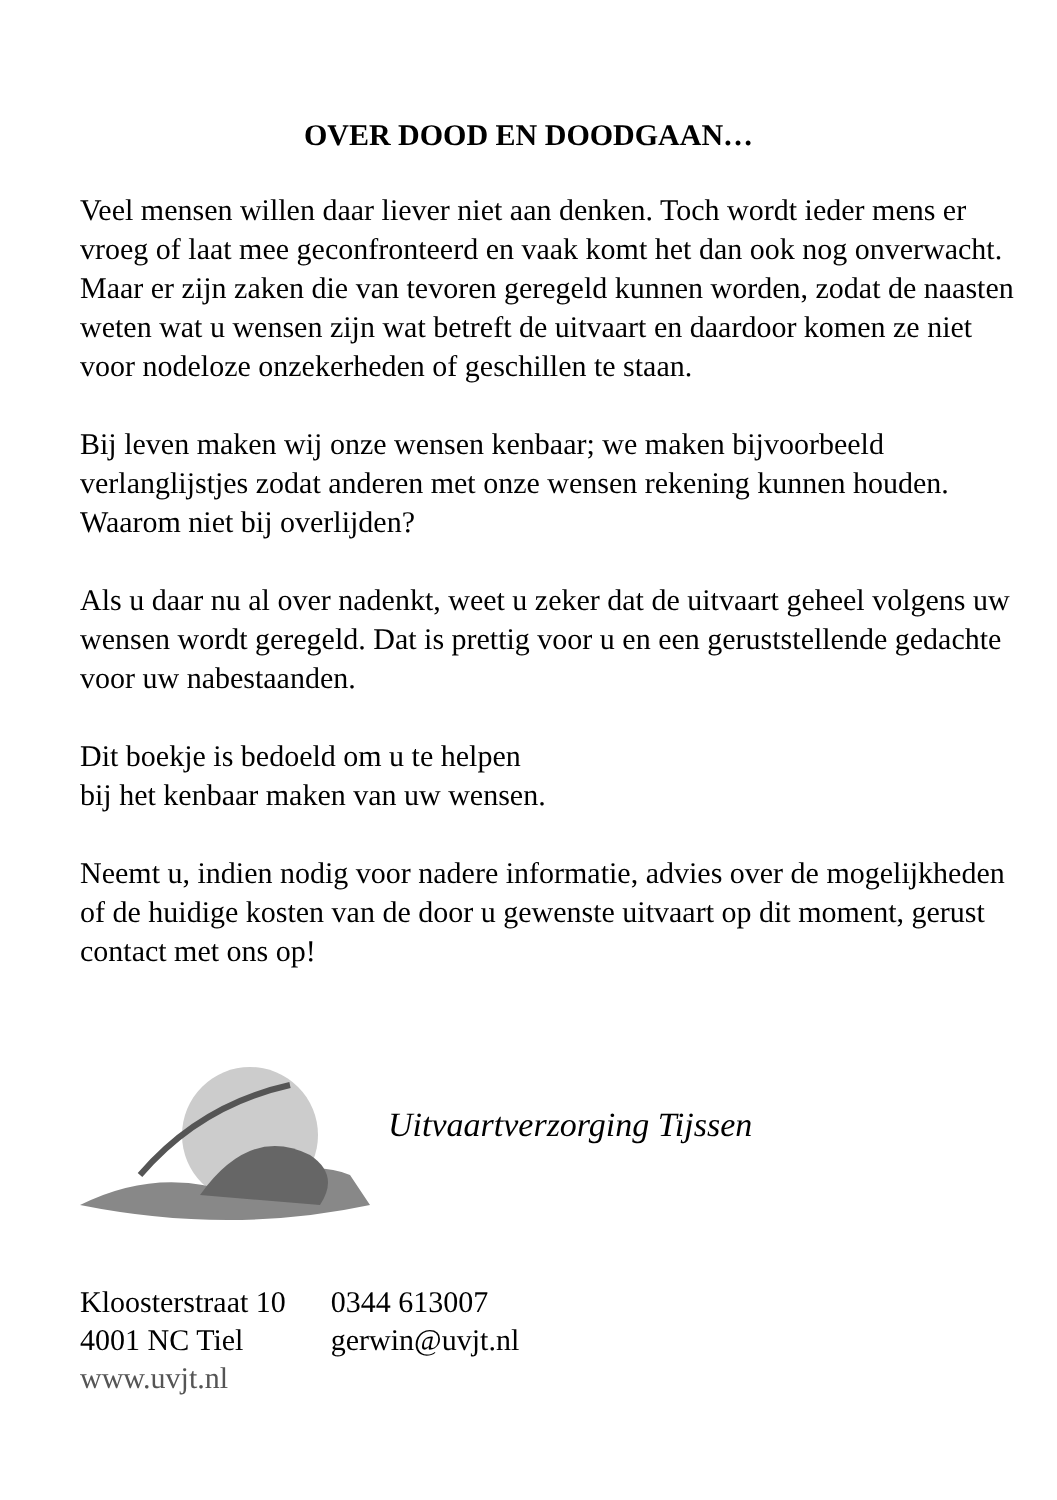OVER DOOD EN DOODGAAN…
Veel mensen willen daar liever niet aan denken. Toch wordt ieder mens er vroeg of laat mee geconfronteerd en vaak komt het dan ook nog onverwacht.
Maar er zijn zaken die van tevoren geregeld kunnen worden, zodat de naasten weten wat u wensen zijn wat betreft de uitvaart en daardoor komen ze niet voor nodeloze onzekerheden of geschillen te staan.
Bij leven maken wij onze wensen kenbaar; we maken bijvoorbeeld verlanglijstjes zodat anderen met onze wensen rekening kunnen houden. Waarom niet bij overlijden?
Als u daar nu al over nadenkt, weet u zeker dat de uitvaart geheel volgens uw wensen wordt geregeld. Dat is prettig voor u en een geruststellende gedachte voor uw nabestaanden.
Dit boekje is bedoeld om u te helpen
bij het kenbaar maken van uw wensen.
Neemt u, indien nodig voor nadere informatie, advies over de mogelijkheden of de huidige kosten van de door u gewenste uitvaart op dit moment, gerust contact met ons op!
Uitvaartverzorging Tijssen
| Kloosterstraat 10 | 0344 613007 |
| 4001 NC Tiel | gerwin@uvjt.nl |
| www.uvjt.nl | |